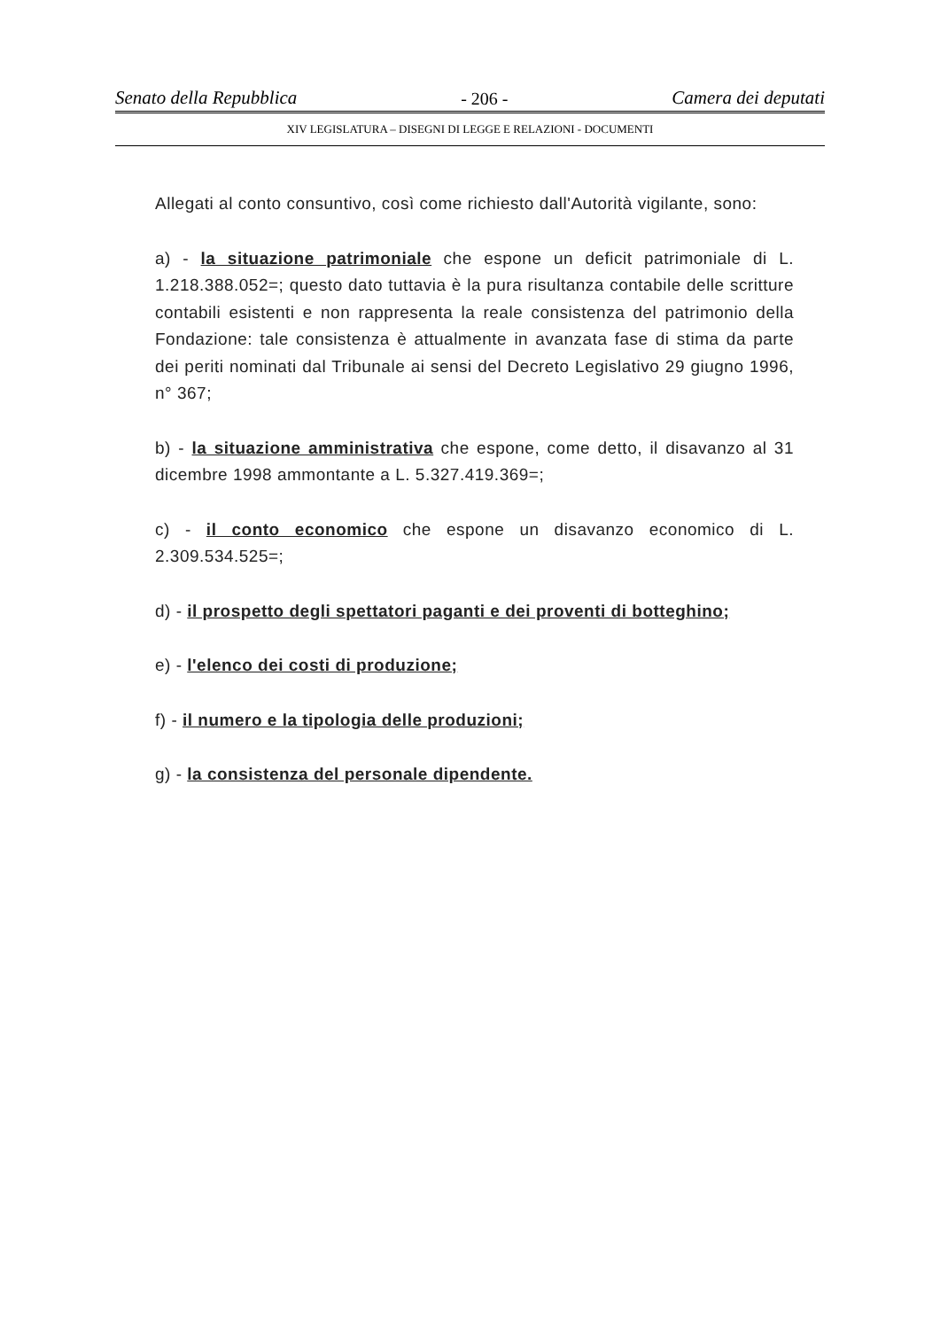Senato della Repubblica - 206 - Camera dei deputati
XIV LEGISLATURA – DISEGNI DI LEGGE E RELAZIONI - DOCUMENTI
Allegati al conto consuntivo, così come richiesto dall'Autorità vigilante, sono:
a) - la situazione patrimoniale che espone un deficit patrimoniale di L. 1.218.388.052=; questo dato tuttavia è la pura risultanza contabile delle scritture contabili esistenti e non rappresenta la reale consistenza del patrimonio della Fondazione: tale consistenza è attualmente in avanzata fase di stima da parte dei periti nominati dal Tribunale ai sensi del Decreto Legislativo 29 giugno 1996, n° 367;
b) - la situazione amministrativa che espone, come detto, il disavanzo al 31 dicembre 1998 ammontante a L. 5.327.419.369=;
c) - il conto economico che espone un disavanzo economico di L. 2.309.534.525=;
d) - il prospetto degli spettatori paganti e dei proventi di botteghino;
e) - l'elenco dei costi di produzione;
f) - il numero e la tipologia delle produzioni;
g) - la consistenza del personale dipendente.